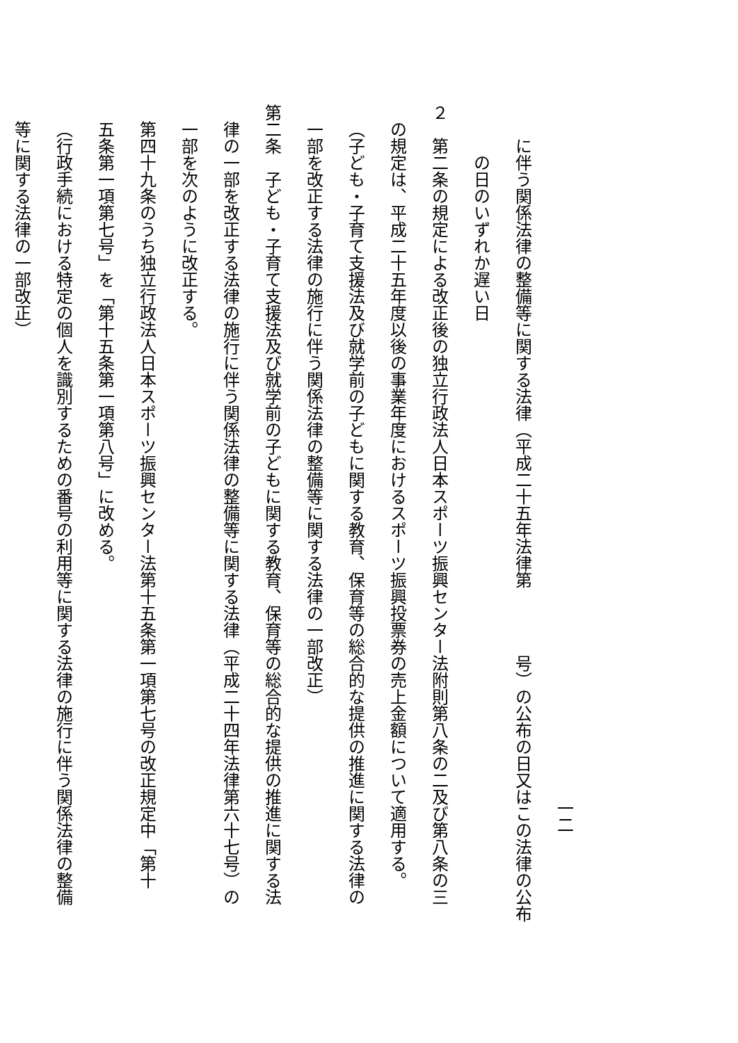一二
に伴う関係法律の整備等に関する法律（平成二十五年法律第　　　　号）の公布の日又はこの法律の公布
の日のいずれか遅い日
２　第二条の規定による改正後の独立行政法人日本スポーツ振興センター法附則第八条の二及び第八条の三
の規定は、平成二十五年度以後の事業年度におけるスポーツ振興投票券の売上金額について適用する。
（子ども・子育て支援法及び就学前の子どもに関する教育、保育等の総合的な提供の推進に関する法律の
一部を改正する法律の施行に伴う関係法律の整備等に関する法律の一部改正）
第二条　子ども・子育て支援法及び就学前の子どもに関する教育、保育等の総合的な提供の推進に関する法
律の一部を改正する法律の施行に伴う関係法律の整備等に関する法律（平成二十四年法律第六十七号）の
一部を次のように改正する。
第四十九条のうち独立行政法人日本スポーツ振興センター法第十五条第一項第七号の改正規定中「第十
五条第一項第七号」を「第十五条第一項第八号」に改める。
（行政手続における特定の個人を識別するための番号の利用等に関する法律の施行に伴う関係法律の整備
等に関する法律の一部改正）